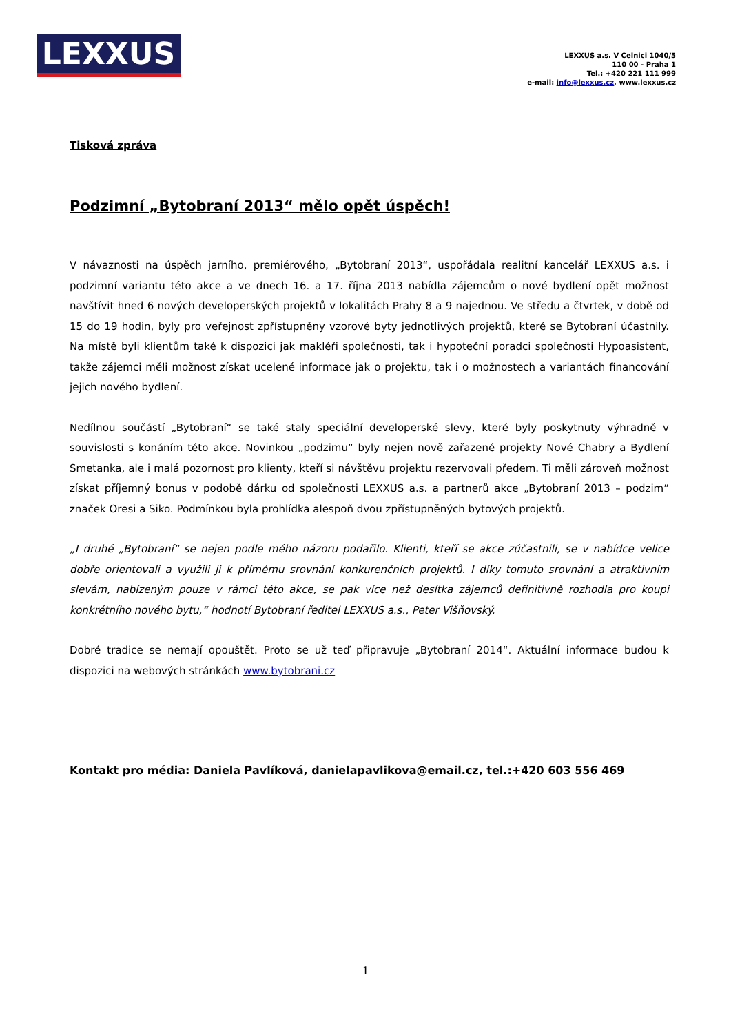LEXXUS
LEXXUS a.s. V Celnici 1040/5
110 00 - Praha 1
Tel.: +420 221 111 999
e-mail: info@lexxus.cz, www.lexxus.cz
Tisková zpráva
Podzimní „Bytobraní 2013“ mělo opět úspěch!
V návaznosti na úspěch jarního, premiérového, „Bytobraní 2013“, uspořádala realitní kancelář LEXXUS a.s. i podzimní variantu této akce a ve dnech 16. a 17. října 2013 nabídla zájemcům o nové bydlení opět možnost navštívit hned 6 nových developerských projektů v lokalitách Prahy 8 a 9 najednou. Ve středu a čtvrtek, v době od 15 do 19 hodin, byly pro veřejnost zpřístupněny vzorové byty jednotlivých projektů, které se Bytobraní účastnily. Na místě byli klientům také k dispozici jak makléři společnosti, tak i hypoteční poradci společnosti Hypoasistent, takže zájemci měli možnost získat ucelené informace jak o projektu, tak i o možnostech a variantách financování jejich nového bydlení.
Nedílnou součástí „Bytobraní“ se také staly speciální developerské slevy, které byly poskytnuty výhradně v souvislosti s konáním této akce. Novinkou „podzimu“ byly nejen nově zařazené projekty Nové Chabry a Bydlení Smetanka, ale i malá pozornost pro klienty, kteří si návštěvu projektu rezervovali předem. Ti měli zároveň možnost získat příjemný bonus v podobě dárku od společnosti LEXXUS a.s. a partnerů akce „Bytobraní 2013 – podzim“ značek Oresi a Siko. Podmínkou byla prohlídka alespoň dvou zpřístupněných bytových projektů.
„I druhé „Bytobraní“ se nejen podle mého názoru podařilo. Klienti, kteří se akce zúčastnili, se v nabídce velice dobře orientovali a využili ji k přímému srovnání konkurenčních projektů. I díky tomuto srovnání a atraktivním slevám, nabízeným pouze v rámci této akce, se pak více než desítka zájemců definitivně rozhodla pro koupi konkrétního nového bytu,“ hodnotí Bytobraní ředitel LEXXUS a.s., Peter Višňovský.
Dobré tradice se nemají opouštět. Proto se už teď připravuje „Bytobraní 2014“. Aktuální informace budou k dispozici na webových stránkách www.bytobrani.cz
Kontakt pro média: Daniela Pavlíková, danielapavlikova@email.cz, tel.:+420 603 556 469
1